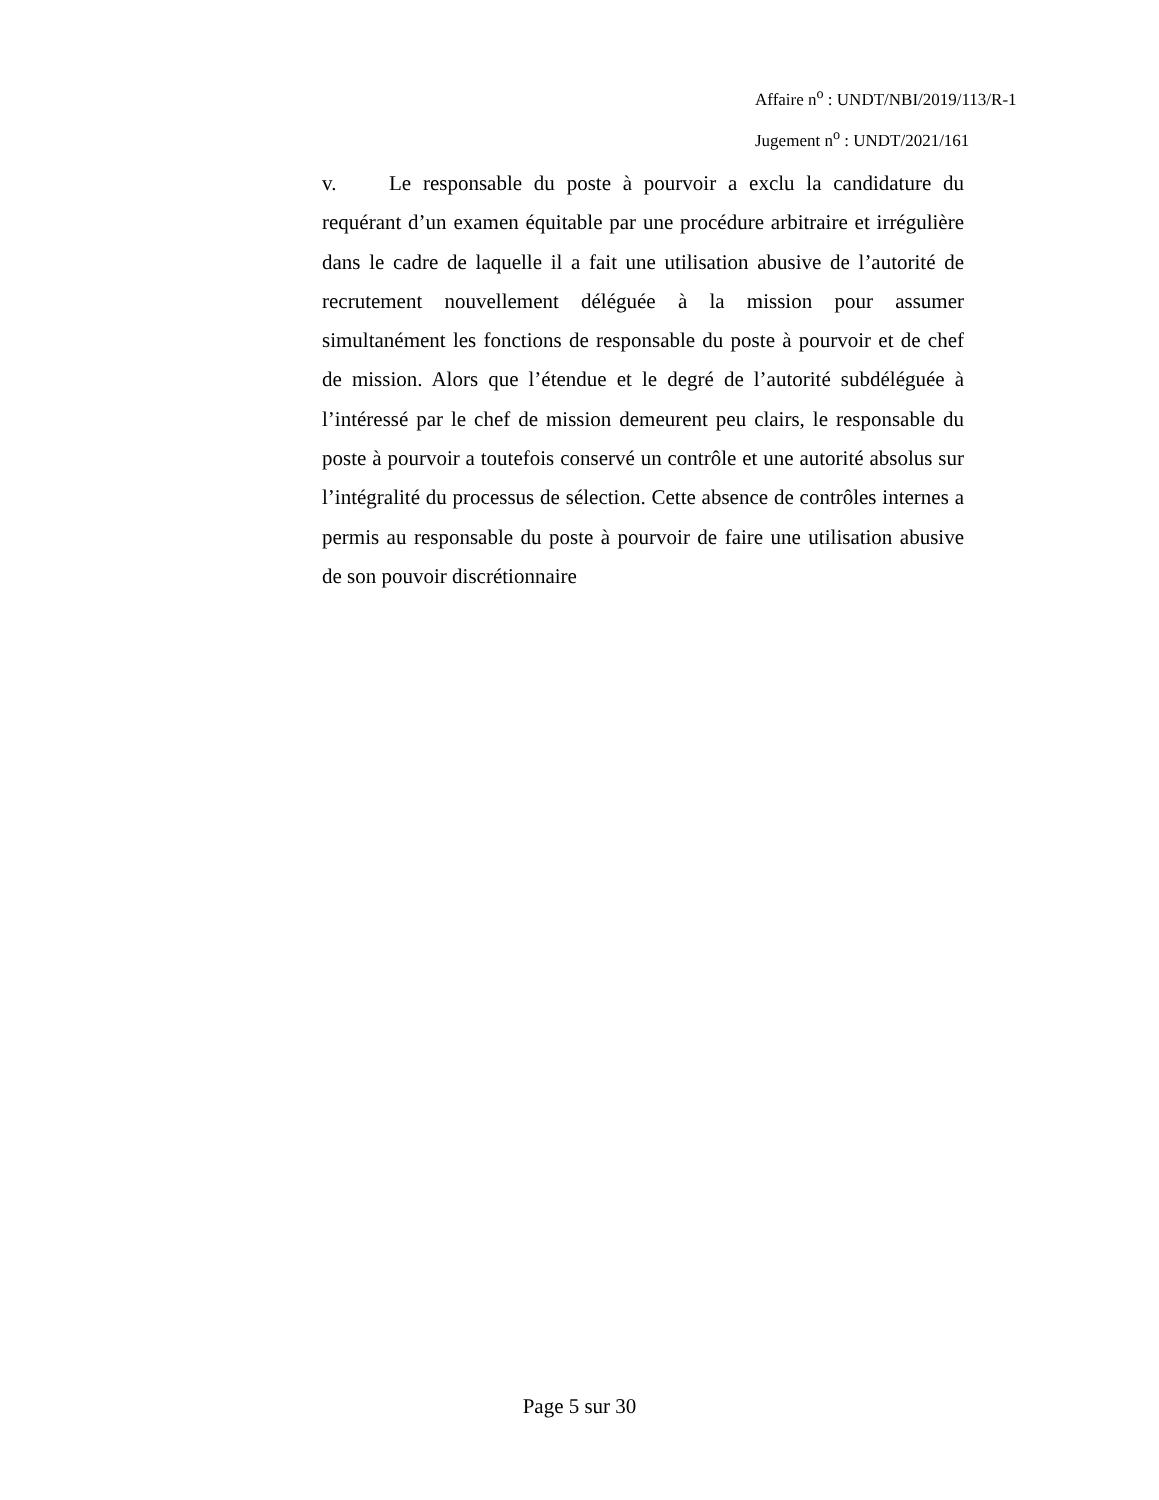Affaire n<sup>o</sup> : UNDT/NBI/2019/113/R-1
Jugement n<sup>o</sup> : UNDT/2021/161
v. Le responsable du poste à pourvoir a exclu la candidature du requérant d’un examen équitable par une procédure arbitraire et irrégulière dans le cadre de laquelle il a fait une utilisation abusive de l’autorité de recrutement nouvellement déléguée à la mission pour assumer simultanément les fonctions de responsable du poste à pourvoir et de chef de mission. Alors que l’étendue et le degré de l’autorité subdéléguée à l’intéressé par le chef de mission demeurent peu clairs, le responsable du poste à pourvoir a toutefois conservé un contrôle et une autorité absolus sur l’intégralité du processus de sélection. Cette absence de contrôles internes a permis au responsable du poste à pourvoir de faire une utilisation abusive de son pouvoir discrétionnaire
Page 5 sur 30